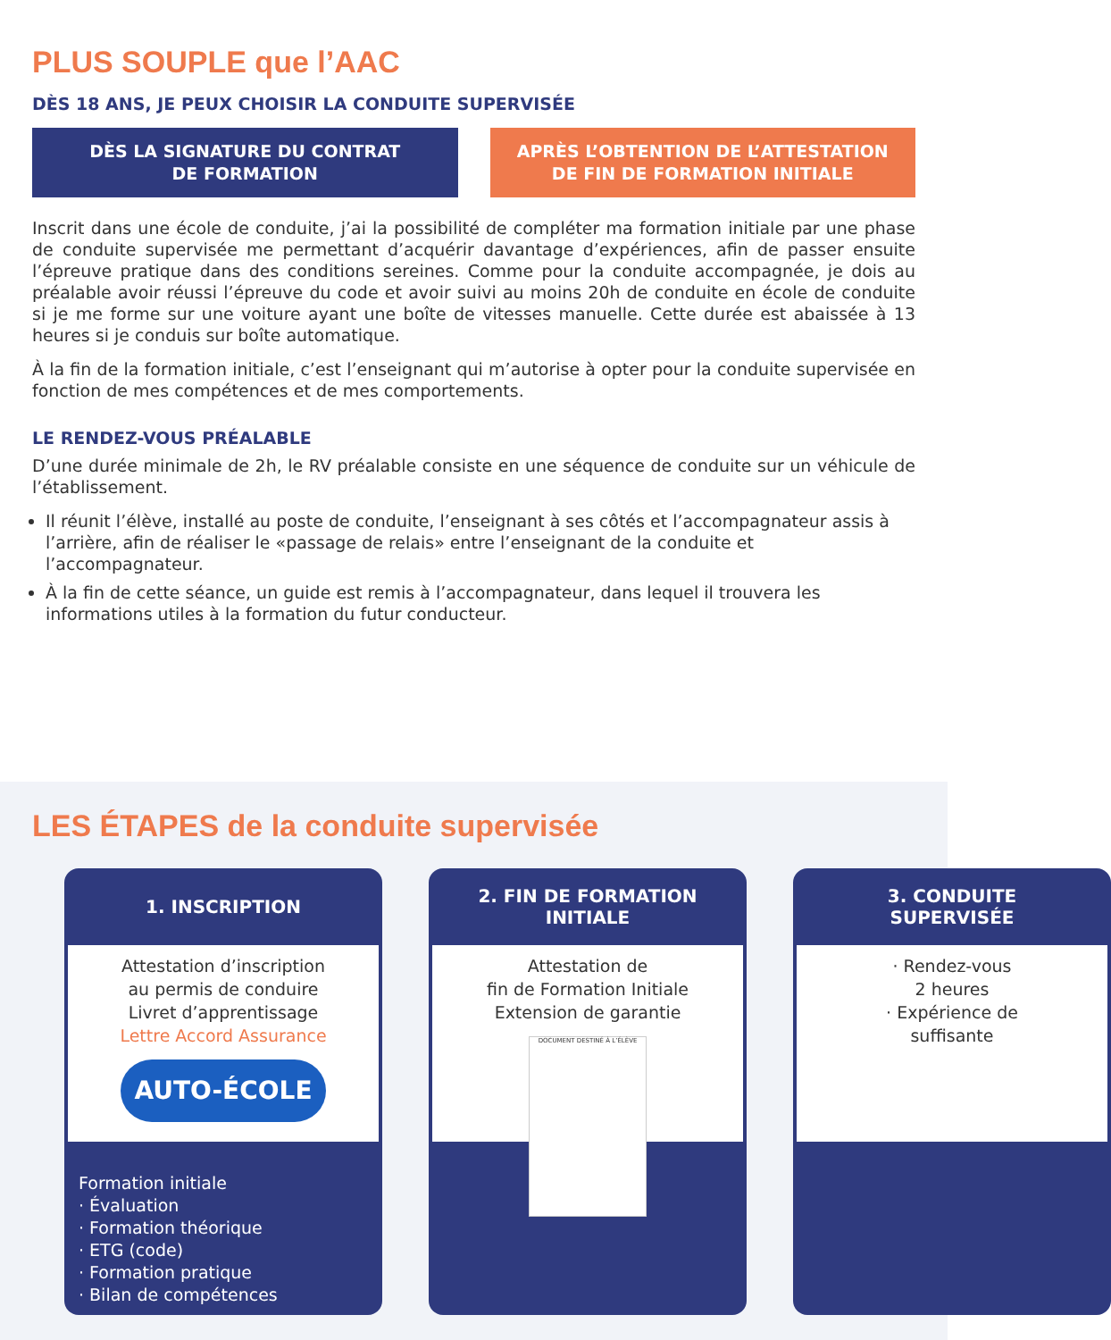PLUS SOUPLE que l’AAC
DÈS 18 ANS, JE PEUX CHOISIR LA CONDUITE SUPERVISÉE
DÈS LA SIGNATURE DU CONTRAT
DE FORMATION
APRÈS L’OBTENTION DE L’ATTESTATION
DE FIN DE FORMATION INITIALE
Inscrit dans une école de conduite, j’ai la possibilité de compléter ma formation initiale par une phase de conduite supervisée me permettant d’acquérir davantage d’expériences, afin de passer ensuite l’épreuve pratique dans des conditions sereines. Comme pour la conduite accompagnée, je dois au préalable avoir réussi l’épreuve du code et avoir suivi au moins 20h de conduite en école de conduite si je me forme sur une voiture ayant une boîte de vitesses manuelle. Cette durée est abaissée à 13 heures si je conduis sur boîte automatique.
À la fin de la formation initiale, c’est l’enseignant qui m’autorise à opter pour la conduite supervisée en fonction de mes compétences et de mes comportements.
LE RENDEZ-VOUS PRÉALABLE
D’une durée minimale de 2h, le RV préalable consiste en une séquence de conduite sur un véhicule de l’établissement.
Il réunit l’élève, installé au poste de conduite, l’enseignant à ses côtés et l’accompagnateur assis à l’arrière, afin de réaliser le «passage de relais» entre l’enseignant de la conduite et l’accompagnateur.
À la fin de cette séance, un guide est remis à l’accompagnateur, dans lequel il trouvera les informations utiles à la formation du futur conducteur.
LES ÉTAPES de la conduite supervisée
1. INSCRIPTION
Attestation d’inscription
au permis de conduire
Livret d’apprentissage
Lettre Accord Assurance
AUTO-ÉCOLE
Formation initiale
· Évaluation
· Formation théorique
· ETG (code)
· Formation pratique
· Bilan de compétences
2. FIN DE FORMATION
INITIALE
Attestation de
fin de Formation Initiale
Extension de garantie
DOCUMENT DESTINÉ À L’ÉLÈVE
3. CONDUITE
SUPERVISÉE
· Rendez-vous
2 heures
· Expérience de
suffisante